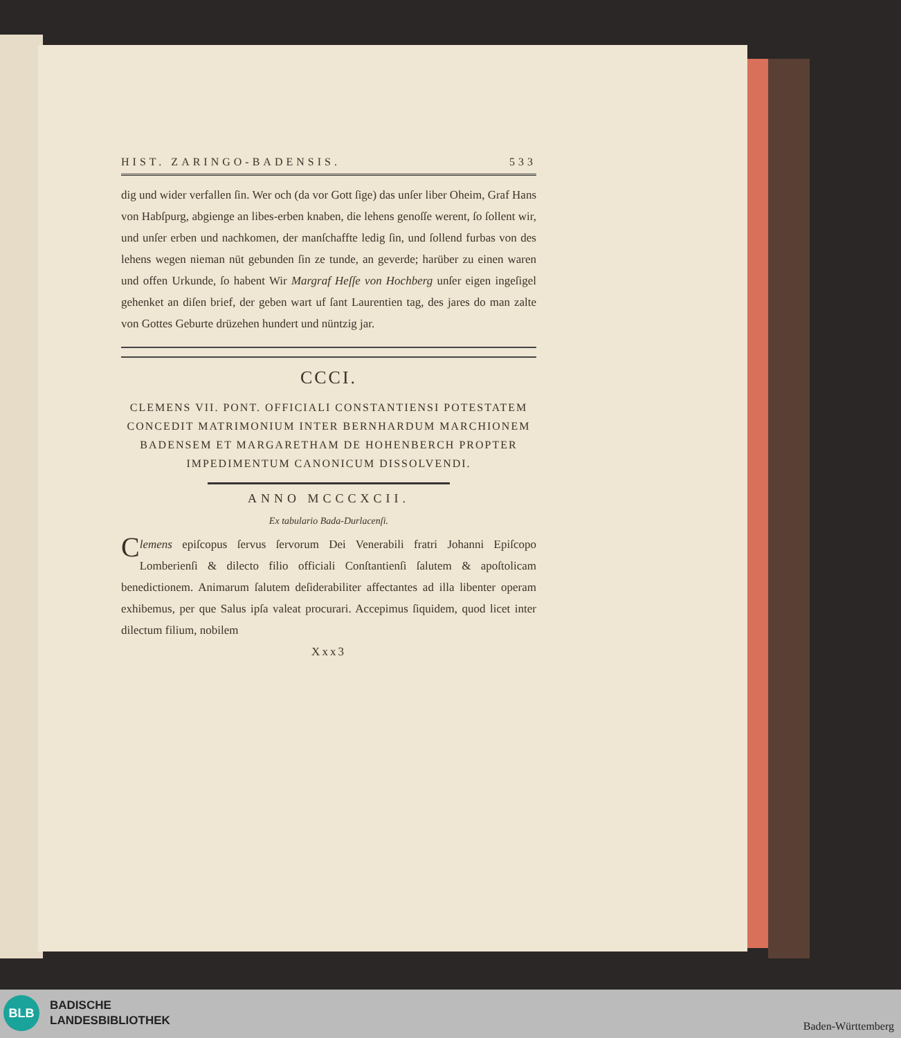HIST. ZARINGO-BADENSIS. 533
dig und wider verfallen ſin. Wer och (da vor Gott ſige) das unſer liber Oheim, Graf Hans von Habſpurg, abgienge an libes-erben knaben, die lehens genoſſe werent, ſo ſollent wir, und unſer erben und nachkomen, der manſchaffte ledig ſin, und ſollend furbas von des lehens wegen nieman nüt gebunden ſin ze tunde, an geverde; harüber zu einen waren und offen Urkunde, ſo habent Wir Margraf Heſſe von Hochberg unſer eigen ingeſigel gehenket an diſen brief, der geben wart uf ſant Laurentien tag, des jares do man zalte von Gottes Geburte drüzehen hundert und nüntzig jar.
CCCI.
CLEMENS VII. PONT. OFFICIALI CONSTANTIENSI POTESTATEM CONCEDIT MATRIMONIUM INTER BERNHARDUM MARCHIONEM BADENSEM ET MARGARETHAM DE HOHENBERCH PROPTER IMPEDIMENTUM CANONICUM DISSOLVENDI.
ANNO MCCCXCII.
Ex tabulario Bada-Durlacenſi.
Clemens epiſcopus ſervus ſervorum Dei Venerabili fratri Johanni Epiſcopo Lomberienſi & dilecto filio officiali Conſtantienſi ſalutem & apoſtolicam benedictionem. Animarum ſalutem deſiderabiliter affectantes ad illa libenter operam exhibemus, per que Salus ipſa valeat procurari. Accepimus ſiquidem, quod licet inter dilectum filium, nobilem
Xxx3
BLB
BADISCHE
LANDESBIBLIOTHEK
Baden-Württemberg